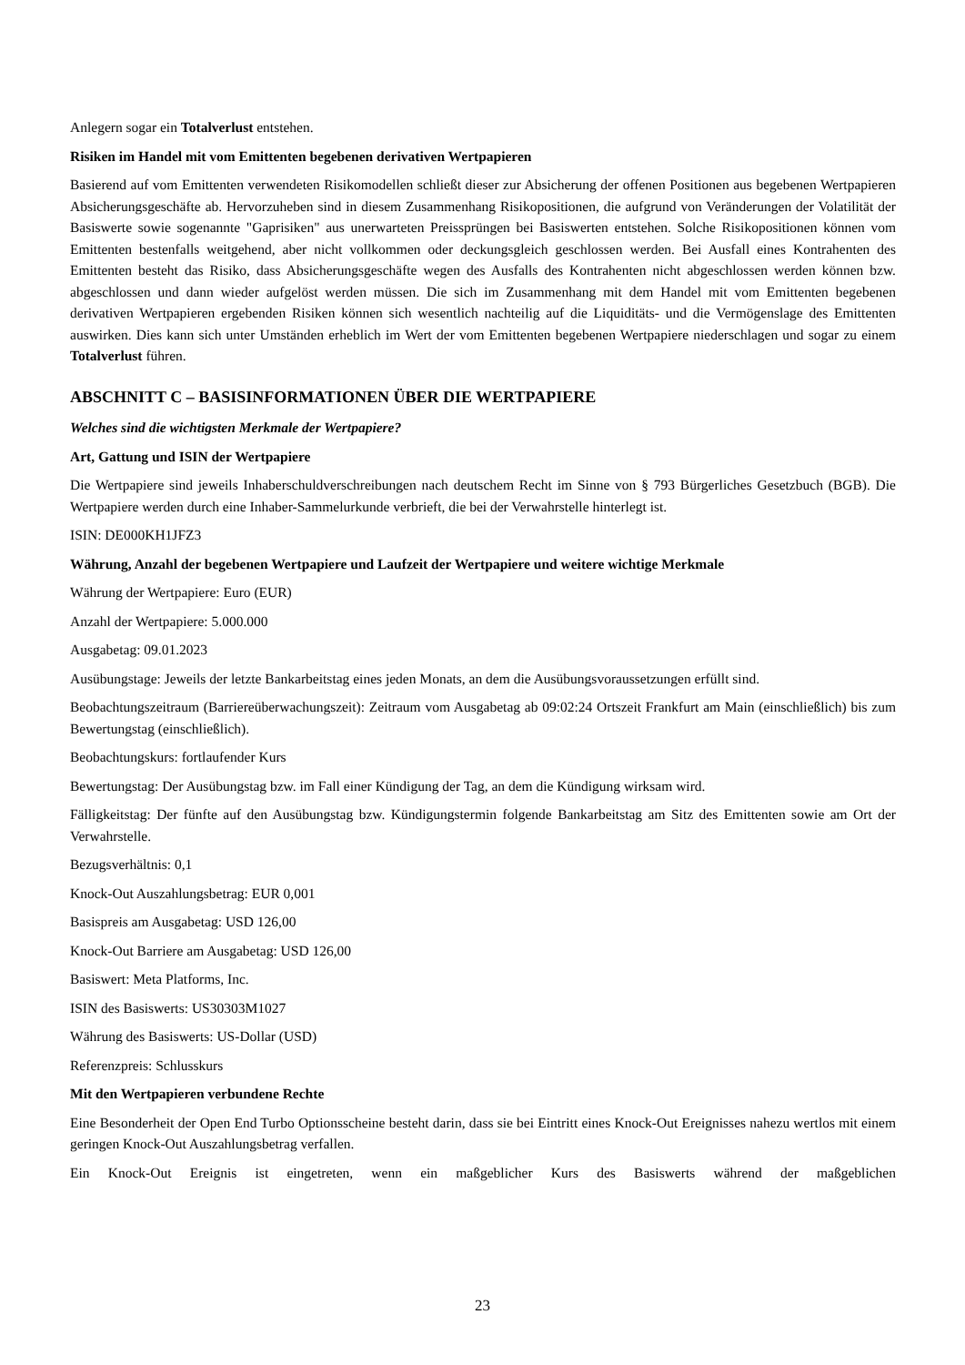Anlegern sogar ein Totalverlust entstehen.
Risiken im Handel mit vom Emittenten begebenen derivativen Wertpapieren
Basierend auf vom Emittenten verwendeten Risikomodellen schließt dieser zur Absicherung der offenen Positionen aus begebenen Wertpapieren Absicherungsgeschäfte ab. Hervorzuheben sind in diesem Zusammenhang Risikopositionen, die aufgrund von Veränderungen der Volatilität der Basiswerte sowie sogenannte "Gaprisiken" aus unerwarteten Preissprüngen bei Basiswerten entstehen. Solche Risikopositionen können vom Emittenten bestenfalls weitgehend, aber nicht vollkommen oder deckungsgleich geschlossen werden. Bei Ausfall eines Kontrahenten des Emittenten besteht das Risiko, dass Absicherungsgeschäfte wegen des Ausfalls des Kontrahenten nicht abgeschlossen werden können bzw. abgeschlossen und dann wieder aufgelöst werden müssen. Die sich im Zusammenhang mit dem Handel mit vom Emittenten begebenen derivativen Wertpapieren ergebenden Risiken können sich wesentlich nachteilig auf die Liquiditäts- und die Vermögenslage des Emittenten auswirken. Dies kann sich unter Umständen erheblich im Wert der vom Emittenten begebenen Wertpapiere niederschlagen und sogar zu einem Totalverlust führen.
ABSCHNITT C – BASISINFORMATIONEN ÜBER DIE WERTPAPIERE
Welches sind die wichtigsten Merkmale der Wertpapiere?
Art, Gattung und ISIN der Wertpapiere
Die Wertpapiere sind jeweils Inhaberschuldverschreibungen nach deutschem Recht im Sinne von § 793 Bürgerliches Gesetzbuch (BGB). Die Wertpapiere werden durch eine Inhaber-Sammelurkunde verbrieft, die bei der Verwahrstelle hinterlegt ist.
ISIN: DE000KH1JFZ3
Währung, Anzahl der begebenen Wertpapiere und Laufzeit der Wertpapiere und weitere wichtige Merkmale
Währung der Wertpapiere: Euro (EUR)
Anzahl der Wertpapiere: 5.000.000
Ausgabetag: 09.01.2023
Ausübungstage: Jeweils der letzte Bankarbeitstag eines jeden Monats, an dem die Ausübungsvoraussetzungen erfüllt sind.
Beobachtungszeitraum (Barriereüberwachungszeit): Zeitraum vom Ausgabetag ab 09:02:24 Ortszeit Frankfurt am Main (einschließlich) bis zum Bewertungstag (einschließlich).
Beobachtungskurs: fortlaufender Kurs
Bewertungstag: Der Ausübungstag bzw. im Fall einer Kündigung der Tag, an dem die Kündigung wirksam wird.
Fälligkeitstag: Der fünfte auf den Ausübungstag bzw. Kündigungstermin folgende Bankarbeitstag am Sitz des Emittenten sowie am Ort der Verwahrstelle.
Bezugsverhältnis: 0,1
Knock-Out Auszahlungsbetrag: EUR 0,001
Basispreis am Ausgabetag: USD 126,00
Knock-Out Barriere am Ausgabetag: USD 126,00
Basiswert: Meta Platforms, Inc.
ISIN des Basiswerts: US30303M1027
Währung des Basiswerts: US-Dollar (USD)
Referenzpreis: Schlusskurs
Mit den Wertpapieren verbundene Rechte
Eine Besonderheit der Open End Turbo Optionsscheine besteht darin, dass sie bei Eintritt eines Knock-Out Ereignisses nahezu wertlos mit einem geringen Knock-Out Auszahlungsbetrag verfallen.
Ein Knock-Out Ereignis ist eingetreten, wenn ein maßgeblicher Kurs des Basiswerts während der maßgeblichen
23